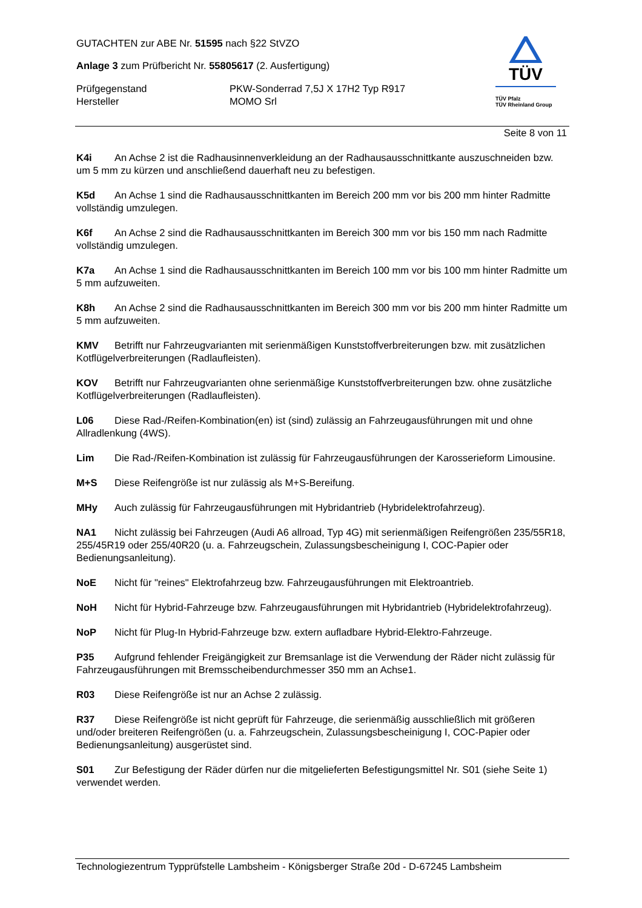GUTACHTEN zur ABE Nr. 51595 nach §22 StVZO
Anlage 3 zum Prüfbericht Nr. 55805617 (2. Ausfertigung)
Prüfgegenstand PKW-Sonderrad 7,5J X 17H2 Typ R917
Hersteller MOMO Srl
TÜV
TÜV Pfalz
TÜV Rheinland Group
Seite 8 von 11
K4i An Achse 2 ist die Radhausinnenverkleidung an der Radhausausschnittkante auszuschneiden bzw. um 5 mm zu kürzen und anschließend dauerhaft neu zu befestigen.
K5d An Achse 1 sind die Radhausausschnittkanten im Bereich 200 mm vor bis 200 mm hinter Radmitte vollständig umzulegen.
K6f An Achse 2 sind die Radhausausschnittkanten im Bereich 300 mm vor bis 150 mm nach Radmitte vollständig umzulegen.
K7a An Achse 1 sind die Radhausausschnittkanten im Bereich 100 mm vor bis 100 mm hinter Radmitte um 5 mm aufzuweiten.
K8h An Achse 2 sind die Radhausausschnittkanten im Bereich 300 mm vor bis 200 mm hinter Radmitte um 5 mm aufzuweiten.
KMV Betrifft nur Fahrzeugvarianten mit serienmäßigen Kunststoffverbreiterungen bzw. mit zusätzlichen Kotflügelverbreiterungen (Radlaufleisten).
KOV Betrifft nur Fahrzeugvarianten ohne serienmäßige Kunststoffverbreiterungen bzw. ohne zusätzliche Kotflügelverbreiterungen (Radlaufleisten).
L06 Diese Rad-/Reifen-Kombination(en) ist (sind) zulässig an Fahrzeugausführungen mit und ohne Allradlenkung (4WS).
Lim Die Rad-/Reifen-Kombination ist zulässig für Fahrzeugausführungen der Karosserieform Limousine.
M+S Diese Reifengröße ist nur zulässig als M+S-Bereifung.
MHy Auch zulässig für Fahrzeugausführungen mit Hybridantrieb (Hybridelektrofahrzeug).
NA1 Nicht zulässig bei Fahrzeugen (Audi A6 allroad, Typ 4G) mit serienmäßigen Reifengrößen 235/55R18, 255/45R19 oder 255/40R20 (u. a. Fahrzeugschein, Zulassungsbescheinigung I, COC-Papier oder Bedienungsanleitung).
NoE Nicht für "reines" Elektrofahrzeug bzw. Fahrzeugausführungen mit Elektroantrieb.
NoH Nicht für Hybrid-Fahrzeuge bzw. Fahrzeugausführungen mit Hybridantrieb (Hybridelektrofahrzeug).
NoP Nicht für Plug-In Hybrid-Fahrzeuge bzw. extern aufladbare Hybrid-Elektro-Fahrzeuge.
P35 Aufgrund fehlender Freigängigkeit zur Bremsanlage ist die Verwendung der Räder nicht zulässig für Fahrzeugausführungen mit Bremsscheibendurchmesser 350 mm an Achse1.
R03 Diese Reifengröße ist nur an Achse 2 zulässig.
R37 Diese Reifengröße ist nicht geprüft für Fahrzeuge, die serienmäßig ausschließlich mit größeren und/oder breiteren Reifengrößen (u. a. Fahrzeugschein, Zulassungsbescheinigung I, COC-Papier oder Bedienungsanleitung) ausgerüstet sind.
S01 Zur Befestigung der Räder dürfen nur die mitgelieferten Befestigungsmittel Nr. S01 (siehe Seite 1) verwendet werden.
Technologiezentrum Typprüfstelle Lambsheim - Königsberger Straße 20d - D-67245 Lambsheim